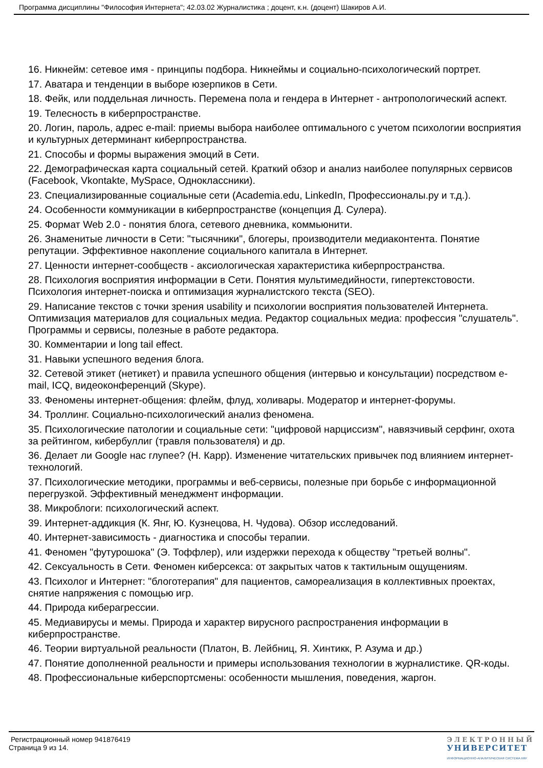Программа дисциплины "Философия Интернета"; 42.03.02 Журналистика ; доцент, к.н. (доцент) Шакиров А.И.
16. Никнейм: сетевое имя - принципы подбора. Никнеймы и социально-психологический портрет.
17. Аватара и тенденции в выборе юзерпиков в Сети.
18. Фейк, или поддельная личность. Перемена пола и гендера в Интернет - антропологический аспект.
19. Телесность в киберпространстве.
20. Логин, пароль, адрес e-mail: приемы выбора наиболее оптимального с учетом психологии восприятия и культурных детерминант киберпространства.
21. Способы и формы выражения эмоций в Сети.
22. Демографическая карта социальный сетей. Краткий обзор и анализ наиболее популярных сервисов (Facebook, Vkontakte, MySpace, Одноклассники).
23. Специализированные социальные сети (Academia.edu, LinkedIn, Профессионалы.ру и т.д.).
24. Особенности коммуникации в киберпространстве (концепция Д. Сулера).
25. Формат Web 2.0 - понятия блога, сетевого дневника, коммьюнити.
26. Знаменитые личности в Сети: "тысячники", блогеры, производители медиаконтента. Понятие репутации. Эффективное накопление социального капитала в Интернет.
27. Ценности интернет-сообществ - аксиологическая характеристика киберпространства.
28. Психология восприятия информации в Сети. Понятия мультимедийности, гипертекстовости. Психология интернет-поиска и оптимизация журналистского текста (SEO).
29. Написание текстов с точки зрения usability и психологии восприятия пользователей Интернета. Оптимизация материалов для социальных медиа. Редактор социальных медиа: профессия "слушатель". Программы и сервисы, полезные в работе редактора.
30. Комментарии и long tail effect.
31. Навыки успешного ведения блога.
32. Сетевой этикет (нетикет) и правила успешного общения (интервью и консультации) посредством e-mail, ICQ, видеоконференций (Skype).
33. Феномены интернет-общения: флейм, флуд, холивары. Модератор и интернет-форумы.
34. Троллинг. Социально-психологический анализ феномена.
35. Психологические патологии и социальные сети: "цифровой нарциссизм", навязчивый серфинг, охота за рейтингом, кибербуллиг (травля пользователя) и др.
36. Делает ли Google нас глупее? (Н. Карр). Изменение читательских привычек под влиянием интернет-технологий.
37. Психологические методики, программы и веб-сервисы, полезные при борьбе с информационной перегрузкой. Эффективный менеджмент информации.
38. Микроблоги: психологический аспект.
39. Интернет-аддикция (К. Янг, Ю. Кузнецова, Н. Чудова). Обзор исследований.
40. Интернет-зависимость - диагностика и способы терапии.
41. Феномен "футурошока" (Э. Тоффлер), или издержки перехода к обществу "третьей волны".
42. Сексуальность в Сети. Феномен киберсекса: от закрытых чатов к тактильным ощущениям.
43. Психолог и Интернет: "блоготерапия" для пациентов, самореализация в коллективных проектах, снятие напряжения с помощью игр.
44. Природа киберагрессии.
45. Медиавирусы и мемы. Природа и характер вирусного распространения информации в киберпространстве.
46. Теории виртуальной реальности (Платон, В. Лейбниц, Я. Хинтикк, Р. Азума и др.)
47. Понятие дополненной реальности и примеры использования технологии в журналистике. QR-коды.
48. Профессиональные киберспортсмены: особенности мышления, поведения, жаргон.
Регистрационный номер 941876419
Страница 9 из 14.
ЭЛЕКТРОННЫЙ
УНИВЕРСИТЕТ
ИНФОРМАЦИОННО-АНАЛИТИЧЕСКАЯ СИСТЕМА КФУ